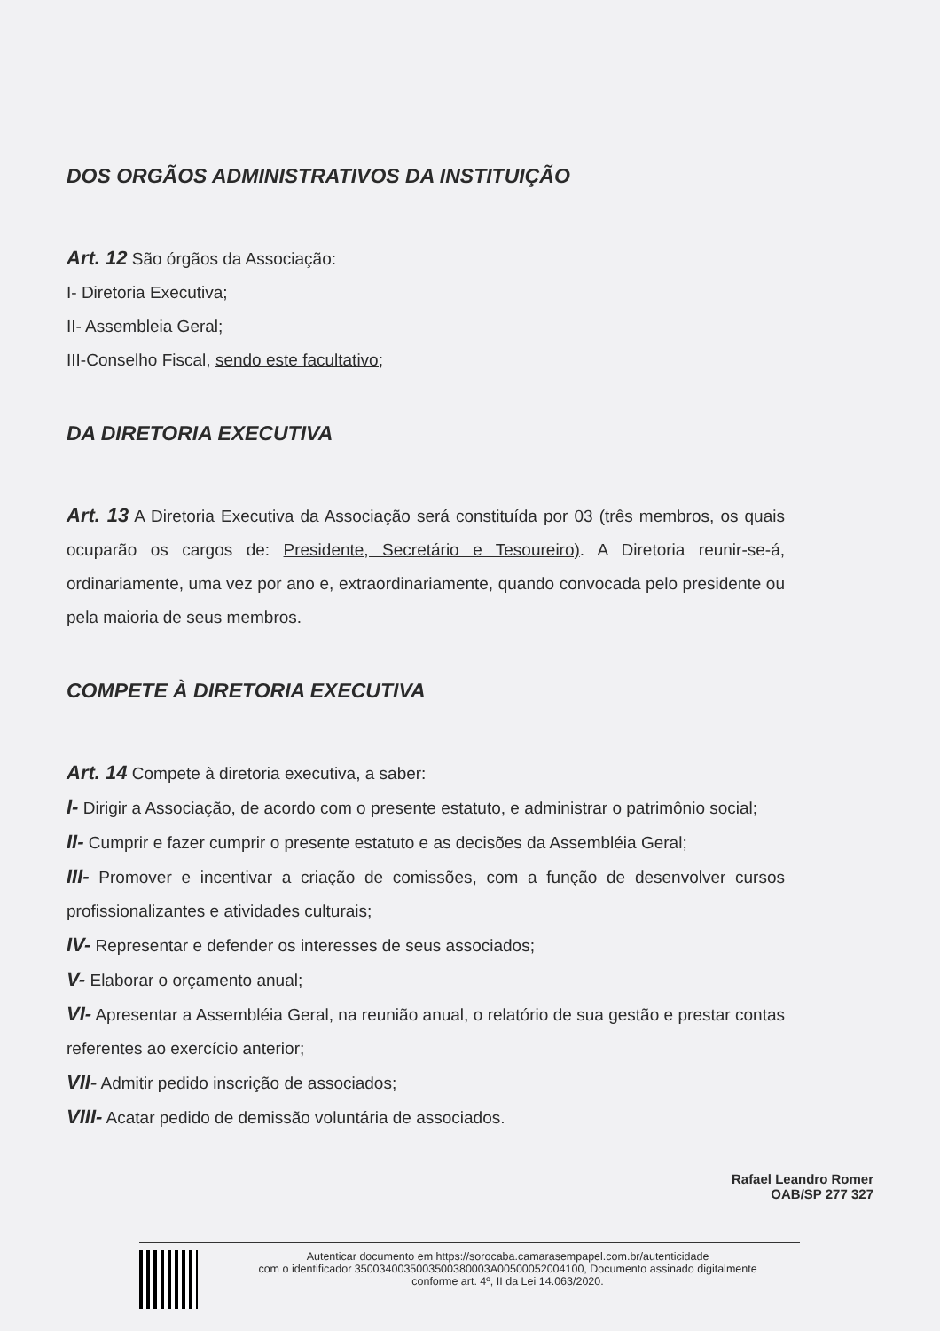DOS ORGÃOS ADMINISTRATIVOS DA INSTITUIÇÃO
Art. 12 São órgãos da Associação:
I- Diretoria Executiva;
II- Assembleia Geral;
III-Conselho Fiscal, sendo este facultativo;
DA DIRETORIA EXECUTIVA
Art. 13 A Diretoria Executiva da Associação será constituída por 03 (três membros, os quais ocuparão os cargos de: Presidente, Secretário e Tesoureiro). A Diretoria reunir-se-á, ordinariamente, uma vez por ano e, extraordinariamente, quando convocada pelo presidente ou pela maioria de seus membros.
COMPETE À DIRETORIA EXECUTIVA
Art. 14 Compete à diretoria executiva, a saber:
I- Dirigir a Associação, de acordo com o presente estatuto, e administrar o patrimônio social;
II- Cumprir e fazer cumprir o presente estatuto e as decisões da Assembléia Geral;
III- Promover e incentivar a criação de comissões, com a função de desenvolver cursos profissionalizantes e atividades culturais;
IV- Representar e defender os interesses de seus associados;
V- Elaborar o orçamento anual;
VI- Apresentar a Assembléia Geral, na reunião anual, o relatório de sua gestão e prestar contas referentes ao exercício anterior;
VII- Admitir pedido inscrição de associados;
VIII- Acatar pedido de demissão voluntária de associados.
Rafael Leandro Romer
OAB/SP 277 327
Autenticar documento em https://sorocaba.camarasempapel.com.br/autenticidade
com o identificador 3500340035003500380003A00500052004100, Documento assinado digitalmente
conforme art. 4º, II da Lei 14.063/2020.